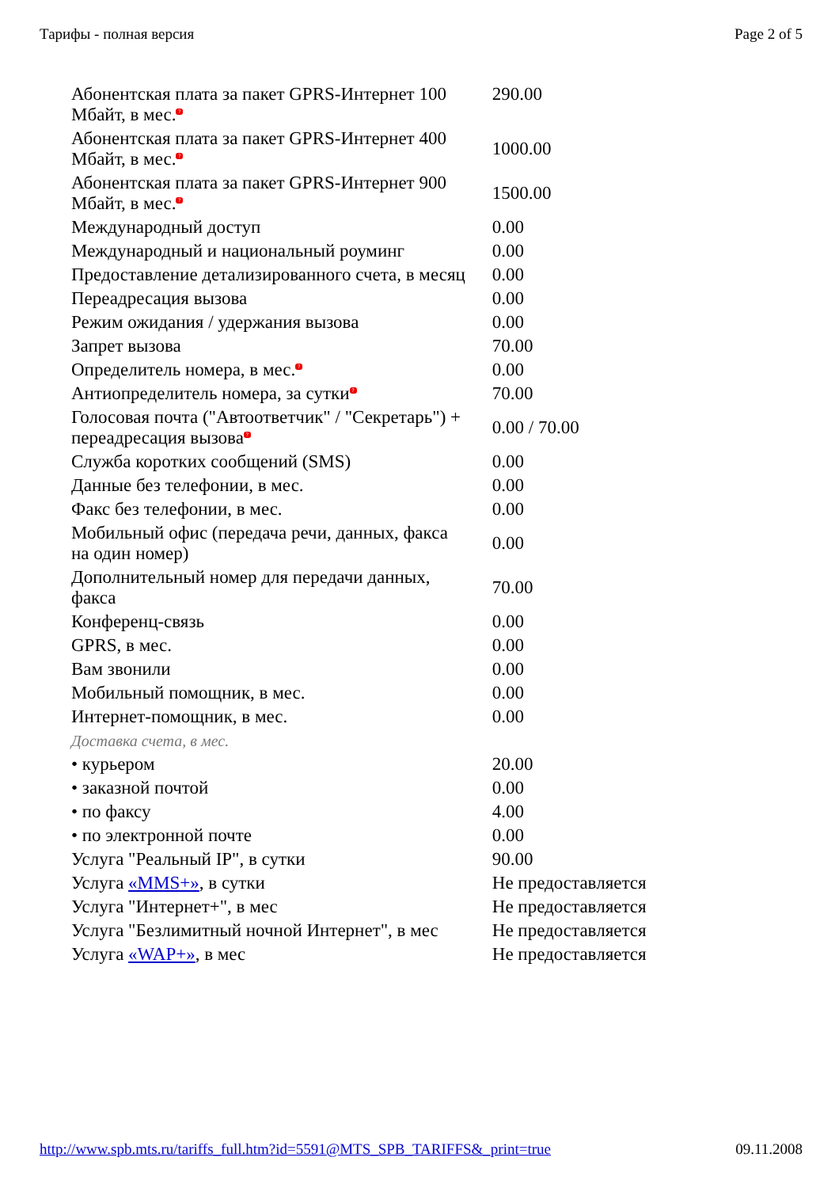Тарифы - полная версия Page 2 of 5
| Абонентская плата за пакет GPRS-Интернет 100 Мбайт, в мес. ? | 290.00 |
| Абонентская плата за пакет GPRS-Интернет 400 Мбайт, в мес. ? | 1000.00 |
| Абонентская плата за пакет GPRS-Интернет 900 Мбайт, в мес. ? | 1500.00 |
| Международный доступ | 0.00 |
| Международный и национальный роуминг | 0.00 |
| Предоставление детализированного счета, в месяц | 0.00 |
| Переадресация вызова | 0.00 |
| Режим ожидания / удержания вызова | 0.00 |
| Запрет вызова | 70.00 |
| Определитель номера, в мес. ? | 0.00 |
| Антиопределитель номера, за сутки ? | 70.00 |
| Голосовая почта ("Автоответчик" / "Секретарь") + переадресация вызова ? | 0.00 / 70.00 |
| Служба коротких сообщений (SMS) | 0.00 |
| Данные без телефонии, в мес. | 0.00 |
| Факс без телефонии, в мес. | 0.00 |
| Мобильный офис (передача речи, данных, факса на один номер) | 0.00 |
| Дополнительный номер для передачи данных, факса | 70.00 |
| Конференц-связь | 0.00 |
| GPRS, в мес. | 0.00 |
| Вам звонили | 0.00 |
| Мобильный помощник, в мес. | 0.00 |
| Интернет-помощник, в мес. | 0.00 |
| Доставка счета, в мес. | |
| • курьером | 20.00 |
| • заказной почтой | 0.00 |
| • по факсу | 4.00 |
| • по электронной почте | 0.00 |
| Услуга "Реальный IP", в сутки | 90.00 |
| Услуга «MMS+» , в сутки | Не предоставляется |
| Услуга "Интернет+", в мес | Не предоставляется |
| Услуга "Безлимитный ночной Интернет", в мес | Не предоставляется |
| Услуга «WAP+» , в мес | Не предоставляется |
http://www.spb.mts.ru/tariffs_full.htm?id=5591@MTS_SPB_TARIFFS&_print=true 09.11.2008